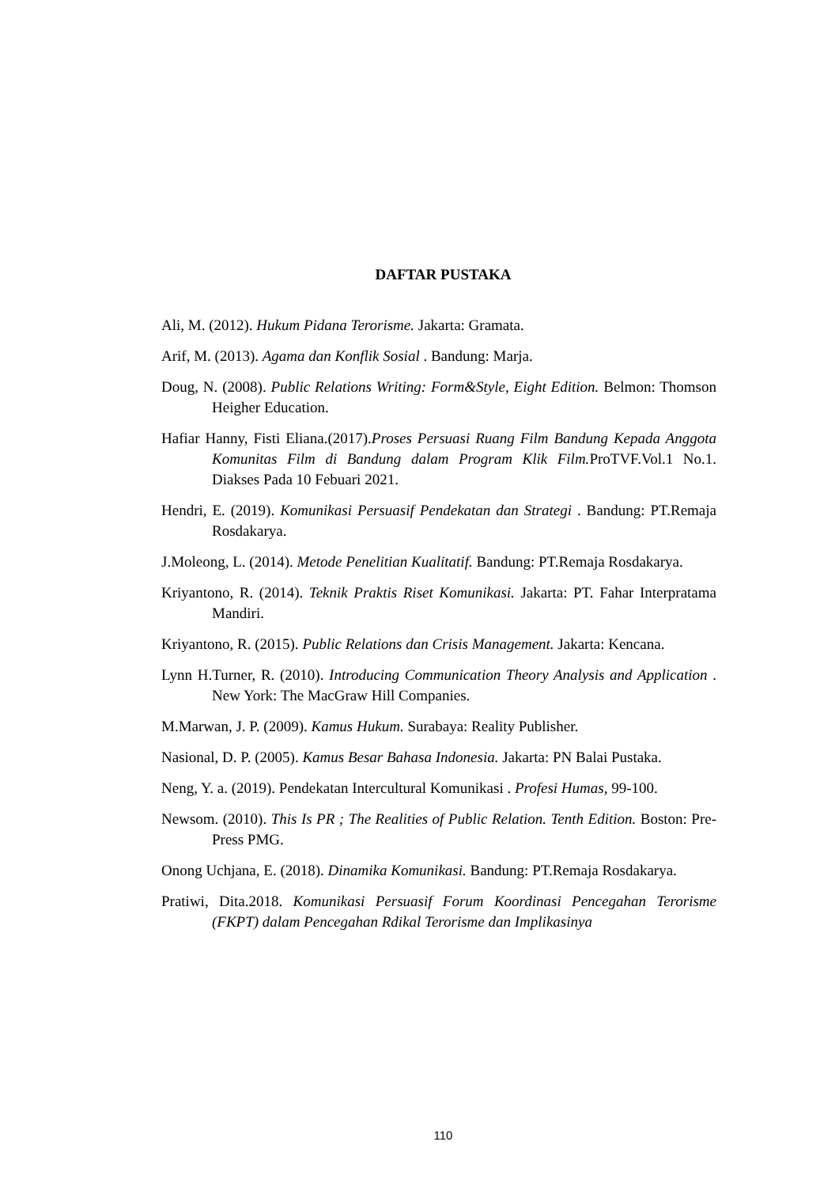DAFTAR PUSTAKA
Ali, M. (2012). Hukum Pidana Terorisme. Jakarta: Gramata.
Arif, M. (2013). Agama dan Konflik Sosial . Bandung: Marja.
Doug, N. (2008). Public Relations Writing: Form&Style, Eight Edition. Belmon: Thomson Heigher Education.
Hafiar Hanny, Fisti Eliana.(2017).Proses Persuasi Ruang Film Bandung Kepada Anggota Komunitas Film di Bandung dalam Program Klik Film. ProTVF.Vol.1 No.1. Diakses Pada 10 Febuari 2021.
Hendri, E. (2019). Komunikasi Persuasif Pendekatan dan Strategi . Bandung: PT.Remaja Rosdakarya.
J.Moleong, L. (2014). Metode Penelitian Kualitatif. Bandung: PT.Remaja Rosdakarya.
Kriyantono, R. (2014). Teknik Praktis Riset Komunikasi. Jakarta: PT. Fahar Interpratama Mandiri.
Kriyantono, R. (2015). Public Relations dan Crisis Management. Jakarta: Kencana.
Lynn H.Turner, R. (2010). Introducing Communication Theory Analysis and Application . New York: The MacGraw Hill Companies.
M.Marwan, J. P. (2009). Kamus Hukum. Surabaya: Reality Publisher.
Nasional, D. P. (2005). Kamus Besar Bahasa Indonesia. Jakarta: PN Balai Pustaka.
Neng, Y. a. (2019). Pendekatan Intercultural Komunikasi . Profesi Humas, 99-100.
Newsom. (2010). This Is PR ; The Realities of Public Relation. Tenth Edition. Boston: Pre-Press PMG.
Onong Uchjana, E. (2018). Dinamika Komunikasi. Bandung: PT.Remaja Rosdakarya.
Pratiwi, Dita.2018. Komunikasi Persuasif Forum Koordinasi Pencegahan Terorisme (FKPT) dalam Pencegahan Rdikal Terorisme dan Implikasinya
110